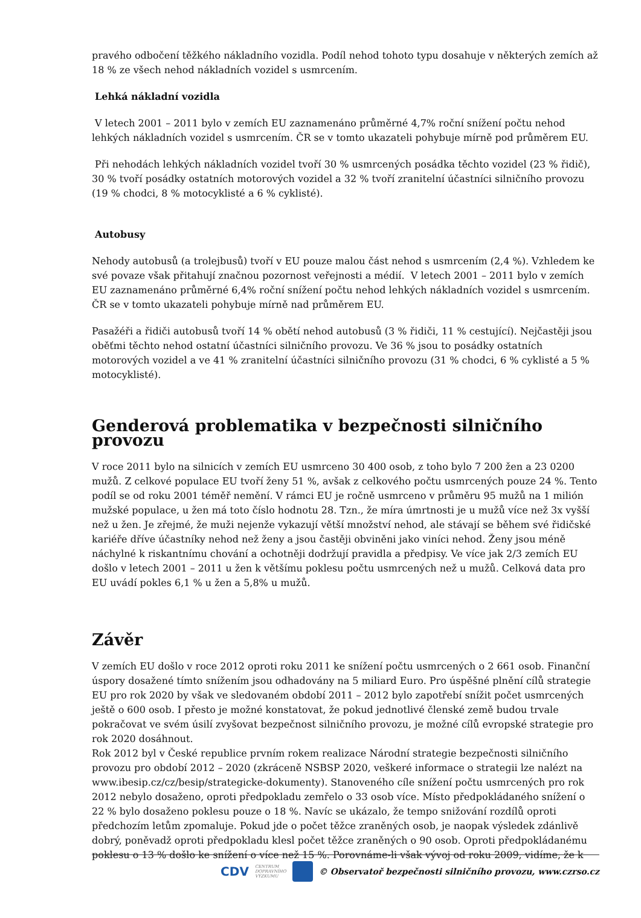pravého odbočení těžkého nákladního vozidla. Podíl nehod tohoto typu dosahuje v některých zemích až 18 % ze všech nehod nákladních vozidel s usmrcením.
Lehká nákladní vozidla
V letech 2001 – 2011 bylo v zemích EU zaznamenáno průměrné 4,7% roční snížení počtu nehod lehkých nákladních vozidel s usmrcením. ČR se v tomto ukazateli pohybuje mírně pod průměrem EU.
Při nehodách lehkých nákladních vozidel tvoří 30 % usmrcených posádka těchto vozidel (23 % řidič), 30 % tvoří posádky ostatních motorových vozidel a 32 % tvoří zranitelní účastníci silničního provozu (19 % chodci, 8 % motocyklisté a 6 % cyklisté).
Autobusy
Nehody autobusů (a trolejbusů) tvoří v EU pouze malou část nehod s usmrcením (2,4 %). Vzhledem ke své povaze však přitahují značnou pozornost veřejnosti a médií. V letech 2001 – 2011 bylo v zemích EU zaznamenáno průměrné 6,4% roční snížení počtu nehod lehkých nákladních vozidel s usmrcením. ČR se v tomto ukazateli pohybuje mírně nad průměrem EU.
Pasažéři a řidiči autobusů tvoří 14 % obětí nehod autobusů (3 % řidiči, 11 % cestující). Nejčastěji jsou oběťmi těchto nehod ostatní účastníci silničního provozu. Ve 36 % jsou to posádky ostatních motorových vozidel a ve 41 % zranitelní účastníci silničního provozu (31 % chodci, 6 % cyklisté a 5 % motocyklisté).
Genderová problematika v bezpečnosti silničního provozu
V roce 2011 bylo na silnicích v zemích EU usmrceno 30 400 osob, z toho bylo 7 200 žen a 23 0200 mužů. Z celkové populace EU tvoří ženy 51 %, avšak z celkového počtu usmrcených pouze 24 %. Tento podíl se od roku 2001 téměř nemění. V rámci EU je ročně usmrceno v průměru 95 mužů na 1 milión mužské populace, u žen má toto číslo hodnotu 28. Tzn., že míra úmrtnosti je u mužů více než 3x vyšší než u žen. Je zřejmé, že muži nejenže vykazují větší množství nehod, ale stávají se během své řidičské kariéře dříve účastníky nehod než ženy a jsou častěji obviněni jako viníci nehod. Ženy jsou méně náchylné k riskantnímu chování a ochotněji dodržují pravidla a předpisy. Ve více jak 2/3 zemích EU došlo v letech 2001 – 2011 u žen k většímu poklesu počtu usmrcených než u mužů. Celková data pro EU uvádí pokles 6,1 % u žen a 5,8% u mužů.
Závěr
V zemích EU došlo v roce 2012 oproti roku 2011 ke snížení počtu usmrcených o 2 661 osob. Finanční úspory dosažené tímto snížením jsou odhadovány na 5 miliard Euro. Pro úspěšné plnění cílů strategie EU pro rok 2020 by však ve sledovaném období 2011 – 2012 bylo zapotřebí snížit počet usmrcených ještě o 600 osob. I přesto je možné konstatovat, že pokud jednotlivé členské země budou trvale pokračovat ve svém úsilí zvyšovat bezpečnost silničního provozu, je možné cílů evropské strategie pro rok 2020 dosáhnout.
Rok 2012 byl v České republice prvním rokem realizace Národní strategie bezpečnosti silničního provozu pro období 2012 – 2020 (zkráceně NSBSP 2020, veškeré informace o strategii lze nalézt na www.ibesip.cz/cz/besip/strategicke-dokumenty). Stanoveného cíle snížení počtu usmrcených pro rok 2012 nebylo dosaženo, oproti předpokladu zemřelo o 33 osob více. Místo předpokládaného snížení o 22 % bylo dosaženo poklesu pouze o 18 %. Navíc se ukázalo, že tempo snižování rozdílů oproti předchozím letům zpomaluje. Pokud jde o počet těžce zraněných osob, je naopak výsledek zdánlivě dobrý, poněvadž oproti předpokladu klesl počet těžce zraněných o 90 osob. Oproti předpokládanému poklesu o 13 % došlo ke snížení o více než 15 %. Porovnáme-li však vývoj od roku 2009, vidíme, že k
CDV CENTRUM
DOPRAVNÍHO
VÝZKUMU © Observatoř bezpečnosti silničního provozu, www.czrso.cz